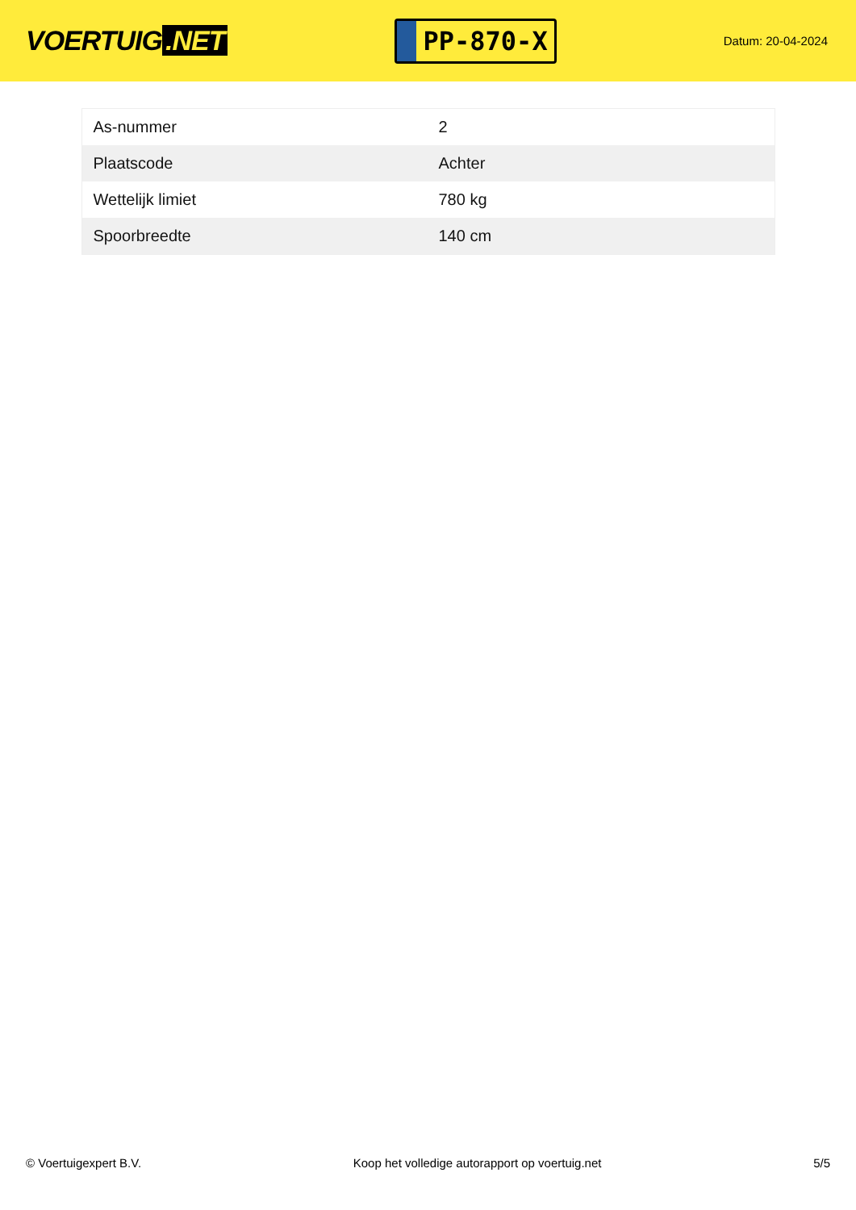VOERTUIG.NET
PP-870-X
Datum: 20-04-2024
| As-nummer | 2 |
| Plaatscode | Achter |
| Wettelijk limiet | 780 kg |
| Spoorbreedte | 140 cm |
© Voertuigexpert B.V. Koop het volledige autorapport op voertuig.net 5/5